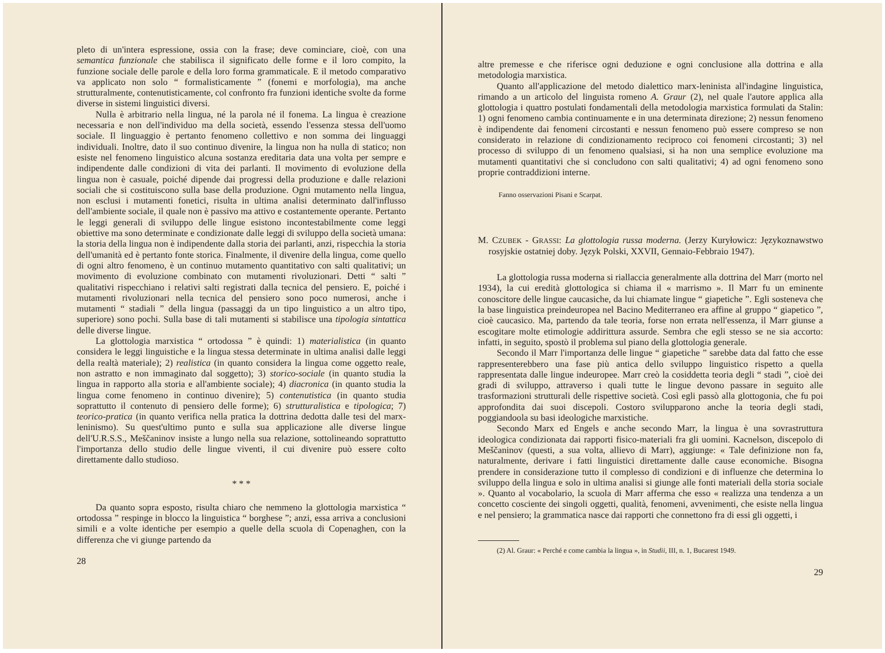pleto di un'intera espressione, ossia con la frase; deve cominciare, cioè, con una semantica funzionale che stabilisca il significato delle forme e il loro compito, la funzione sociale delle parole e della loro forma grammaticale. E il metodo comparativo va applicato non solo “ formalisticamente ” (fonemi e morfologia), ma anche strutturalmente, contenutisticamente, col confronto fra funzioni identiche svolte da forme diverse in sistemi linguistici diversi.
Nulla è arbitrario nella lingua, né la parola né il fonema. La lingua è creazione necessaria e non dell'individuo ma della società, essendo l'essenza stessa dell'uomo sociale. Il linguaggio è pertanto fenomeno collettivo e non somma dei linguaggi individuali. Inoltre, dato il suo continuo divenire, la lingua non ha nulla di statico; non esiste nel fenomeno linguistico alcuna sostanza ereditaria data una volta per sempre e indipendente dalle condizioni di vita dei parlanti. Il movimento di evoluzione della lingua non è casuale, poiché dipende dai progressi della produzione e dalle relazioni sociali che si costituiscono sulla base della produzione. Ogni mutamento nella lingua, non esclusi i mutamenti fonetici, risulta in ultima analisi determinato dall'influsso dell'ambiente sociale, il quale non è passivo ma attivo e costantemente operante. Pertanto le leggi generali di sviluppo delle lingue esistono incontestabilmente come leggi obiettive ma sono determinate e condizionate dalle leggi di sviluppo della società umana: la storia della lingua non è indipendente dalla storia dei parlanti, anzi, rispecchia la storia dell'umanità ed è pertanto fonte storica. Finalmente, il divenire della lingua, come quello di ogni altro fenomeno, è un continuo mutamento quantitativo con salti qualitativi; un movimento di evoluzione combinato con mutamenti rivoluzionari. Detti “ salti ” qualitativi rispecchiano i relativi salti registrati dalla tecnica del pensiero. E, poiché i mutamenti rivoluzionari nella tecnica del pensiero sono poco numerosi, anche i mutamenti “ stadiali ” della lingua (passaggi da un tipo linguistico a un altro tipo, superiore) sono pochi. Sulla base di tali mutamenti si stabilisce una tipologia sintattica delle diverse lingue.
La glottologia marxistica “ ortodossa ” è quindi: 1) materialistica (in quanto considera le leggi linguistiche e la lingua stessa determinate in ultima analisi dalle leggi della realtà materiale); 2) realistica (in quanto considera la lingua come oggetto reale, non astratto e non immaginato dal soggetto); 3) storico-sociale (in quanto studia la lingua in rapporto alla storia e all'ambiente sociale); 4) diacronica (in quanto studia la lingua come fenomeno in continuo divenire); 5) contenutistica (in quanto studia soprattutto il contenuto di pensiero delle forme); 6) strutturalistica e tipologica; 7) teorico-pratica (in quanto verifica nella pratica la dottrina dedotta dalle tesi del marx-leninismo). Su quest'ultimo punto e sulla sua applicazione alle diverse lingue dell'U.R.S.S., Meščaninov insiste a lungo nella sua relazione, sottolineando soprattutto l'importanza dello studio delle lingue viventi, il cui divenire può essere colto direttamente dallo studioso.
* * *
Da quanto sopra esposto, risulta chiaro che nemmeno la glottologia marxistica “ ortodossa ” respinge in blocco la linguistica “ borghese ”; anzi, essa arriva a conclusioni simili e a volte identiche per esempio a quelle della scuola di Copenaghen, con la differenza che vi giunge partendo da
28
altre premesse e che riferisce ogni deduzione e ogni conclusione alla dottrina e alla metodologia marxistica.
Quanto all'applicazione del metodo dialettico marx-leninista all'indagine linguistica, rimando a un articolo del linguista romeno A. Graur (2), nel quale l'autore applica alla glottologia i quattro postulati fondamentali della metodologia marxistica formulati da Stalin: 1) ogni fenomeno cambia continuamente e in una determinata direzione; 2) nessun fenomeno è indipendente dai fenomeni circostanti e nessun fenomeno può essere compreso se non considerato in relazione di condizionamento reciproco coi fenomeni circostanti; 3) nel processo di sviluppo di un fenomeno qualsiasi, si ha non una semplice evoluzione ma mutamenti quantitativi che si concludono con salti qualitativi; 4) ad ogni fenomeno sono proprie contraddizioni interne.
Fanno osservazioni Pisani e Scarpat.
M. CZUBEK - GRASSI: La glottologia russa moderna. (Jerzy Kuryłowicz: Językoznawstwo rosyjskie ostatniej doby. Język Polski, XXVII, Gennaio-Febbraio 1947).
La glottologia russa moderna si riallaccia generalmente alla dottrina del Marr (morto nel 1934), la cui eredità glottologica si chiama il « marrismo ». Il Marr fu un eminente conoscitore delle lingue caucasiche, da lui chiamate lingue “ giapetiche ”. Egli sosteneva che la base linguistica preindeuropea nel Bacino Mediterraneo era affine al gruppo “ giapetico ”, cioè caucasico. Ma, partendo da tale teoria, forse non errata nell'essenza, il Marr giunse a escogitare molte etimologie addirittura assurde. Sembra che egli stesso se ne sia accorto: infatti, in seguito, spostò il problema sul piano della glottologia generale.
Secondo il Marr l'importanza delle lingue “ giapetiche ” sarebbe data dal fatto che esse rappresenterebbero una fase più antica dello sviluppo linguistico rispetto a quella rappresentata dalle lingue indeuropee. Marr creò la cosiddetta teoria degli “ stadi ”, cioè dei gradi di sviluppo, attraverso i quali tutte le lingue devono passare in seguito alle trasformazioni strutturali delle rispettive società. Così egli passò alla glottogonia, che fu poi approfondita dai suoi discepoli. Costoro svilupparono anche la teoria degli stadi, poggiandoola su basi ideologiche marxistiche.
Secondo Marx ed Engels e anche secondo Marr, la lingua è una sovrastruttura ideologica condizionata dai rapporti fisico-materiali fra gli uomini. Kacnelson, discepolo di Meščaninov (questi, a sua volta, allievo di Marr), aggiunge: « Tale definizione non fa, naturalmente, derivare i fatti linguistici direttamente dalle cause economiche. Bisogna prendere in considerazione tutto il complesso di condizioni e di influenze che determina lo sviluppo della lingua e solo in ultima analisi si giunge alle fonti materiali della storia sociale ». Quanto al vocabolario, la scuola di Marr afferma che esso « realizza una tendenza a un concetto cosciente dei singoli oggetti, qualità, fenomeni, avvenimenti, che esiste nella lingua e nel pensiero; la grammatica nasce dai rapporti che connettono fra di essi gli oggetti, i
(2) Al. Graur: « Perché e come cambia la lingua », in Studii, III, n. 1, Bucarest 1949.
29